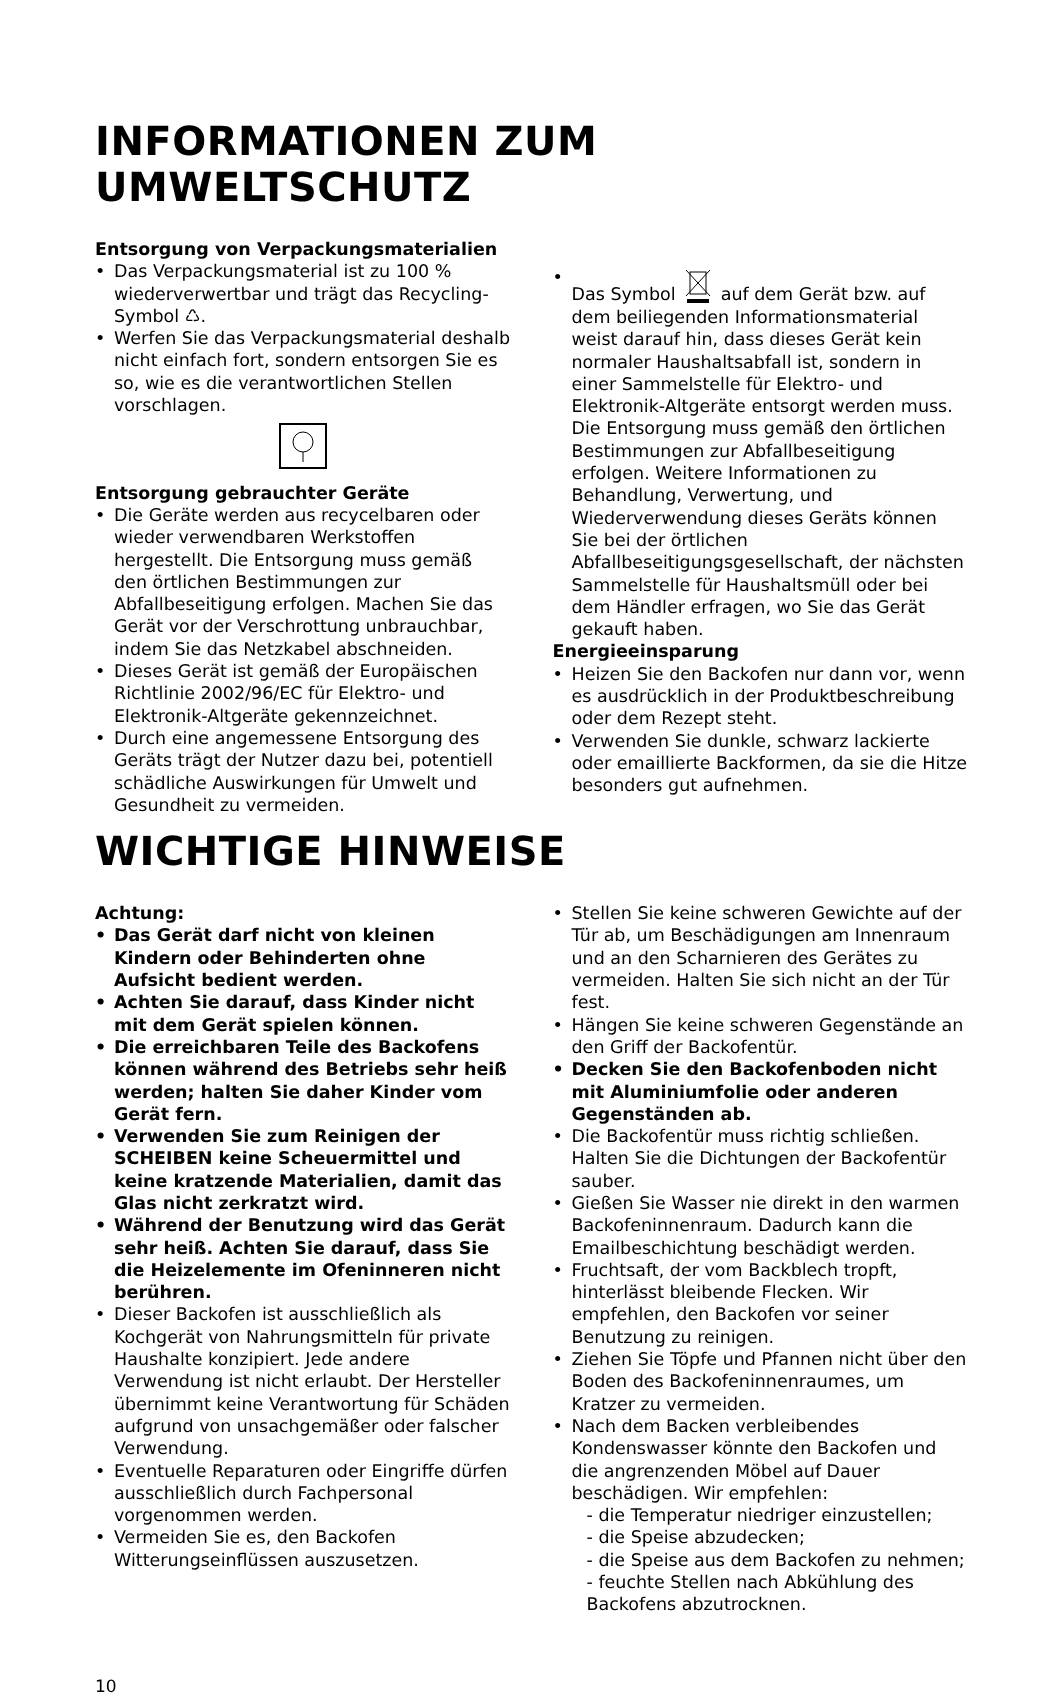INFORMATIONEN ZUM UMWELTSCHUTZ
Entsorgung von Verpackungsmaterialien
• Das Verpackungsmaterial ist zu 100 % wiederverwertbar und trägt das Recycling-Symbol ♺.
• Werfen Sie das Verpackungsmaterial deshalb nicht einfach fort, sondern entsorgen Sie es so, wie es die verantwortlichen Stellen vorschlagen.
Entsorgung gebrauchter Geräte
• Die Geräte werden aus recycelbaren oder wieder verwendbaren Werkstoffen hergestellt. Die Entsorgung muss gemäß den örtlichen Bestimmungen zur Abfallbeseitigung erfolgen. Machen Sie das Gerät vor der Verschrottung unbrauchbar, indem Sie das Netzkabel abschneiden.
• Dieses Gerät ist gemäß der Europäischen Richtlinie 2002/96/EC für Elektro- und Elektronik-Altgeräte gekennzeichnet.
• Durch eine angemessene Entsorgung des Geräts trägt der Nutzer dazu bei, potentiell schädliche Auswirkungen für Umwelt und Gesundheit zu vermeiden.
• Das Symbol auf dem Gerät bzw. auf dem beiliegenden Informationsmaterial weist darauf hin, dass dieses Gerät kein normaler Haushaltsabfall ist, sondern in einer Sammelstelle für Elektro- und Elektronik-Altgeräte entsorgt werden muss.
Die Entsorgung muss gemäß den örtlichen Bestimmungen zur Abfallbeseitigung erfolgen. Weitere Informationen zu Behandlung, Verwertung, und Wiederverwendung dieses Geräts können Sie bei der örtlichen Abfallbeseitigungsgesellschaft, der nächsten Sammelstelle für Haushaltsmüll oder bei dem Händler erfragen, wo Sie das Gerät gekauft haben.
Energieeinsparung
• Heizen Sie den Backofen nur dann vor, wenn es ausdrücklich in der Produktbeschreibung oder dem Rezept steht.
• Verwenden Sie dunkle, schwarz lackierte oder emaillierte Backformen, da sie die Hitze besonders gut aufnehmen.
WICHTIGE HINWEISE
Achtung:
• Das Gerät darf nicht von kleinen Kindern oder Behinderten ohne Aufsicht bedient werden.
• Achten Sie darauf, dass Kinder nicht mit dem Gerät spielen können.
• Die erreichbaren Teile des Backofens können während des Betriebs sehr heiß werden; halten Sie daher Kinder vom Gerät fern.
• Verwenden Sie zum Reinigen der SCHEIBEN keine Scheuermittel und keine kratzende Materialien, damit das Glas nicht zerkratzt wird.
• Während der Benutzung wird das Gerät sehr heiß. Achten Sie darauf, dass Sie die Heizelemente im Ofeninneren nicht berühren.
• Dieser Backofen ist ausschließlich als Kochgerät von Nahrungsmitteln für private Haushalte konzipiert. Jede andere Verwendung ist nicht erlaubt. Der Hersteller übernimmt keine Verantwortung für Schäden aufgrund von unsachgemäßer oder falscher Verwendung.
• Eventuelle Reparaturen oder Eingriffe dürfen ausschließlich durch Fachpersonal vorgenommen werden.
• Vermeiden Sie es, den Backofen Witterungseinflüssen auszusetzen.
• Stellen Sie keine schweren Gewichte auf der Tür ab, um Beschädigungen am Innenraum und an den Scharnieren des Gerätes zu vermeiden. Halten Sie sich nicht an der Tür fest.
• Hängen Sie keine schweren Gegenstände an den Griff der Backofentür.
• Decken Sie den Backofenboden nicht mit Aluminiumfolie oder anderen Gegenständen ab.
• Die Backofentür muss richtig schließen. Halten Sie die Dichtungen der Backofentür sauber.
• Gießen Sie Wasser nie direkt in den warmen Backofeninnenraum. Dadurch kann die Emailbeschichtung beschädigt werden.
• Fruchtsaft, der vom Backblech tropft, hinterlässt bleibende Flecken. Wir empfehlen, den Backofen vor seiner Benutzung zu reinigen.
• Ziehen Sie Töpfe und Pfannen nicht über den Boden des Backofeninnenraumes, um Kratzer zu vermeiden.
• Nach dem Backen verbleibendes Kondenswasser könnte den Backofen und die angrenzenden Möbel auf Dauer beschädigen. Wir empfehlen:
- die Temperatur niedriger einzustellen;
- die Speise abzudecken;
- die Speise aus dem Backofen zu nehmen;
- feuchte Stellen nach Abkühlung des Backofens abzutrocknen.
10